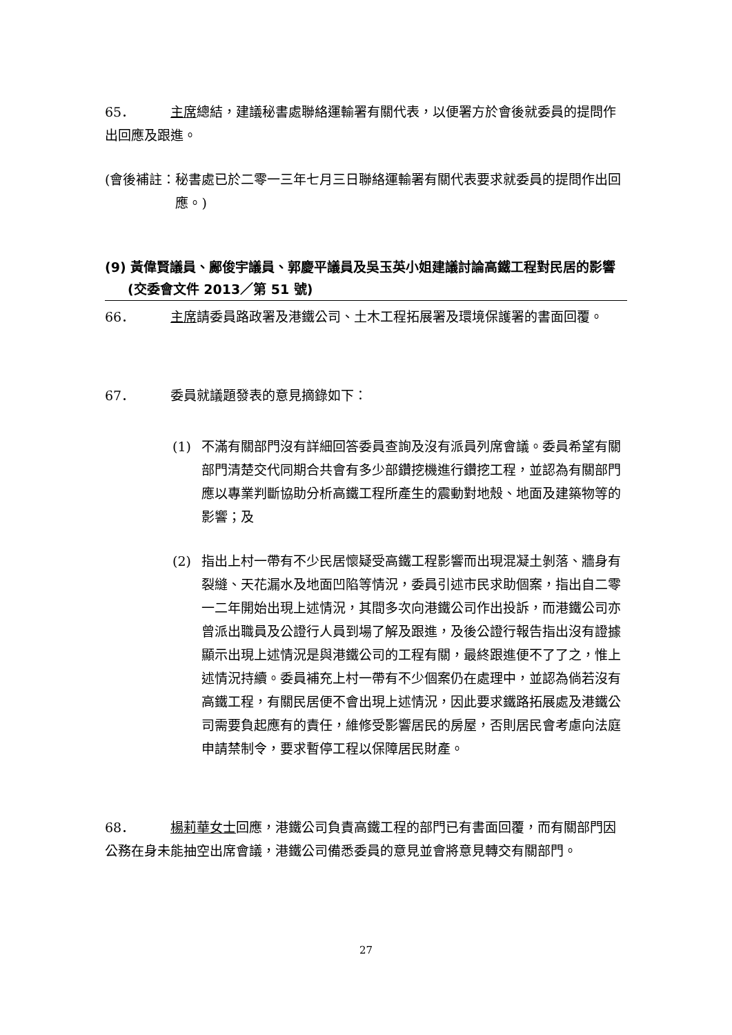65． 主席總結，建議秘書處聯絡運輸署有關代表，以便署方於會後就委員的提問作出回應及跟進。
(會後補註： 秘書處已於二零一三年七月三日聯絡運輸署有關代表要求就委員的提問作出回應。)
(9) 黃偉賢議員、鄺俊宇議員、郭慶平議員及吳玉英小姐建議討論高鐵工程對民居的影響
(交委會文件 2013／第 51 號)
66． 主席請委員路政署及港鐵公司、土木工程拓展署及環境保護署的書面回覆。
67． 委員就議題發表的意見摘錄如下：
(1) 不滿有關部門沒有詳細回答委員查詢及沒有派員列席會議。委員希望有關部門清楚交代同期合共會有多少部鑽挖機進行鑽挖工程，並認為有關部門應以專業判斷協助分析高鐵工程所產生的震動對地殼、地面及建築物等的影響；及
(2) 指出上村一帶有不少民居懷疑受高鐵工程影響而出現混凝土剝落、牆身有裂縫、天花漏水及地面凹陷等情況，委員引述市民求助個案，指出自二零一二年開始出現上述情況，其間多次向港鐵公司作出投訴，而港鐵公司亦曾派出職員及公證行人員到場了解及跟進，及後公證行報告指出沒有證據顯示出現上述情況是與港鐵公司的工程有關，最終跟進便不了了之，惟上述情況持續。委員補充上村一帶有不少個案仍在處理中，並認為倘若沒有高鐵工程，有關民居便不會出現上述情況，因此要求鐵路拓展處及港鐵公司需要負起應有的責任，維修受影響居民的房屋，否則居民會考慮向法庭申請禁制令，要求暫停工程以保障居民財產。
68． 楊莉華女士回應，港鐵公司負責高鐵工程的部門已有書面回覆，而有關部門因公務在身未能抽空出席會議，港鐵公司備悉委員的意見並會將意見轉交有關部門。
27